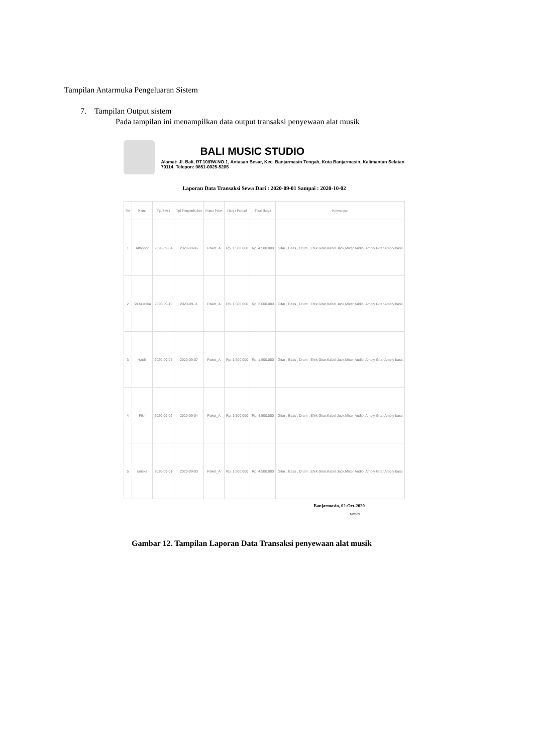Tampilan Antarmuka Pengeluaran Sistem
7. Tampilan Output sistem
Pada tampilan ini menampilkan data output transaksi penyewaan alat musik
BALI MUSIC STUDIO
Alamat: Jl. Bali, RT.10/RW.NO.1, Antasan Besar, Kec. Banjarmasin Tengah, Kota Banjarmasin, Kalimantan Selatan 70114, Telepon: 0851-0025-5205
Laporan Data Transaksi Sewa Dari : 2020-09-01 Sampai : 2020-10-02
| No | Nama | Tgl Sewa | Tgl Pengembalian | Nama Paket | Harga Perhari | Total Harga | Keterangan |
| --- | --- | --- | --- | --- | --- | --- | --- |
| 1 | Alfannor | 2020-09-04 | 2020-09-06 | Paket_A | Rp. 1.500.000 | Rp. 4.500.000 | Gitar , Bass , Drum , Efek Gitar,Kabel Jack,Mixer Audio, Amply Gitar,Amply bass |
| 2 | Sri Mustika | 2020-09-10 | 2020-09-11 | Paket_A | Rp. 1.500.000 | Rp. 3.000.000 | Gitar , Bass , Drum , Efek Gitar,Kabel Jack,Mixer Audio, Amply Gitar,Amply bass |
| 3 | Haidir | 2020-09-07 | 2020-09-07 | Paket_A | Rp. 1.500.000 | Rp. 1.500.000 | Gitar , Bass , Drum , Efek Gitar,Kabel Jack,Mixer Audio, Amply Gitar,Amply bass |
| 4 | Fikri | 2020-09-02 | 2020-09-04 | Paket_A | Rp. 1.500.000 | Rp. 4.500.000 | Gitar , Bass , Drum , Efek Gitar,Kabel Jack,Mixer Audio, Amply Gitar,Amply bass |
| 5 | uniska | 2020-09-01 | 2020-09-03 | Paket_A | Rp. 1.500.000 | Rp. 4.500.000 | Gitar , Bass , Drum , Efek Gitar,Kabel Jack,Mixer Audio, Amply Gitar,Amply bass |
Banjarmasin, 02-Oct-2020
SIMON
Gambar 12. Tampilan Laporan Data Transaksi penyewaan alat musik